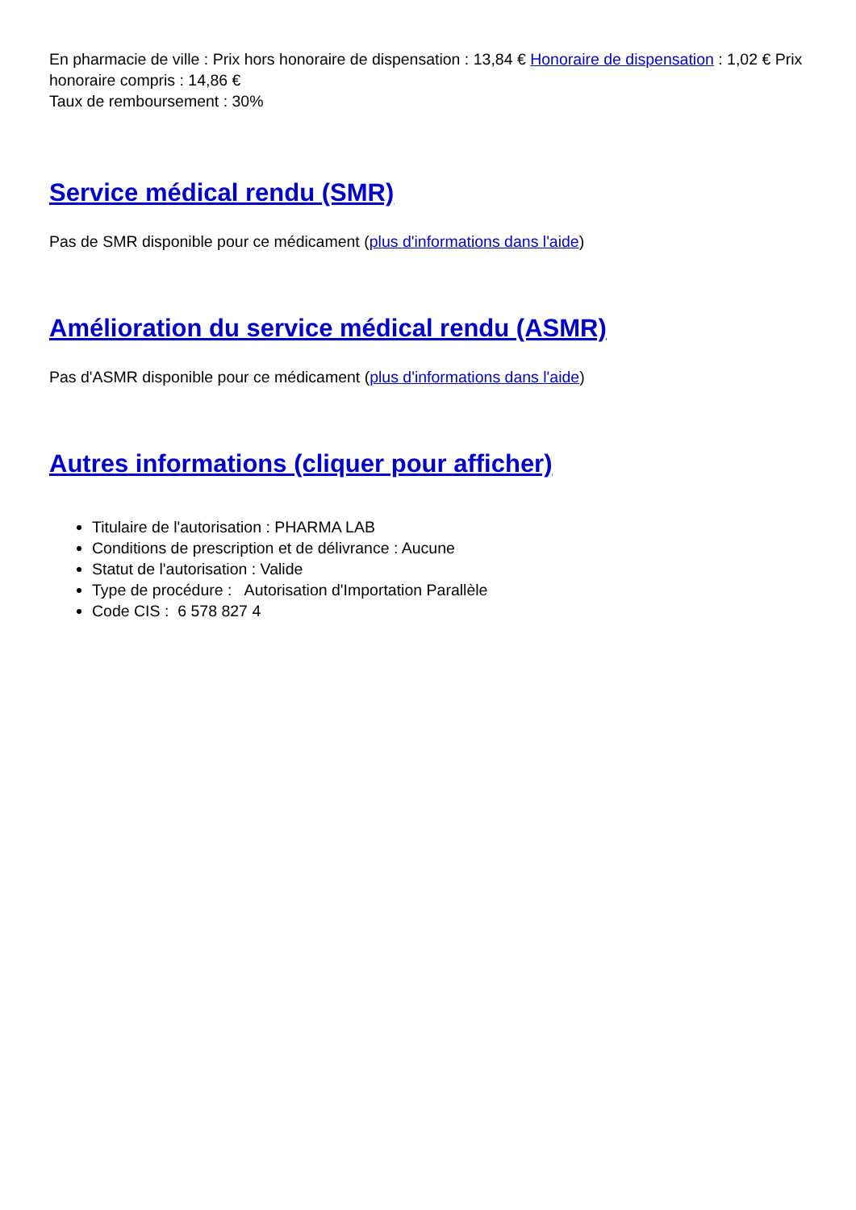En pharmacie de ville : Prix hors honoraire de dispensation : 13,84 € Honoraire de dispensation : 1,02 € Prix honoraire compris : 14,86 €
Taux de remboursement : 30%
Service médical rendu (SMR)
Pas de SMR disponible pour ce médicament (plus d'informations dans l'aide)
Amélioration du service médical rendu (ASMR)
Pas d'ASMR disponible pour ce médicament (plus d'informations dans l'aide)
Autres informations (cliquer pour afficher)
Titulaire de l'autorisation : PHARMA LAB
Conditions de prescription et de délivrance : Aucune
Statut de l'autorisation : Valide
Type de procédure : Autorisation d'Importation Parallèle
Code CIS : 6 578 827 4